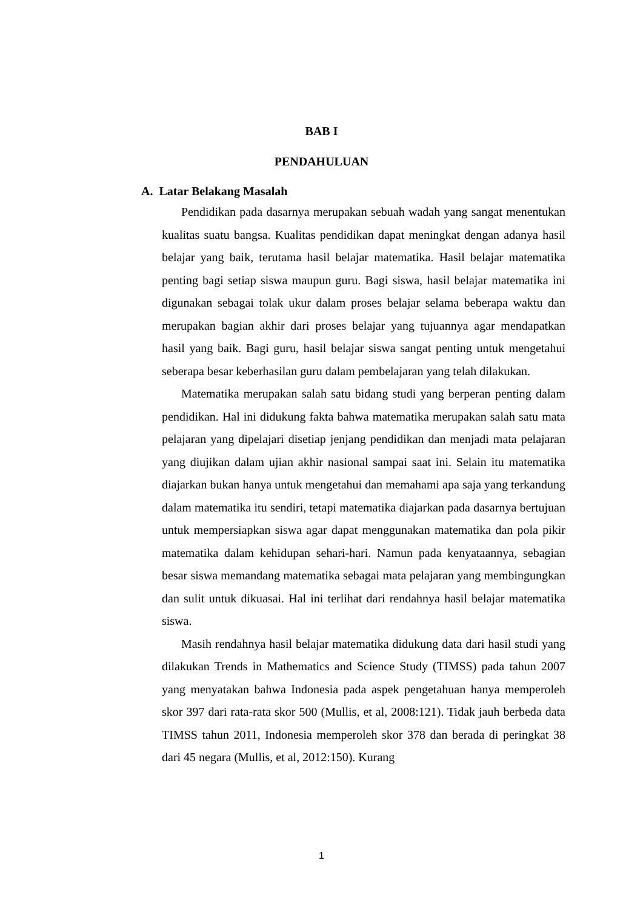BAB I
PENDAHULUAN
A. Latar Belakang Masalah
Pendidikan pada dasarnya merupakan sebuah wadah yang sangat menentukan kualitas suatu bangsa. Kualitas pendidikan dapat meningkat dengan adanya hasil belajar yang baik, terutama hasil belajar matematika. Hasil belajar matematika penting bagi setiap siswa maupun guru. Bagi siswa, hasil belajar matematika ini digunakan sebagai tolak ukur dalam proses belajar selama beberapa waktu dan merupakan bagian akhir dari proses belajar yang tujuannya agar mendapatkan hasil yang baik. Bagi guru, hasil belajar siswa sangat penting untuk mengetahui seberapa besar keberhasilan guru dalam pembelajaran yang telah dilakukan.
Matematika merupakan salah satu bidang studi yang berperan penting dalam pendidikan. Hal ini didukung fakta bahwa matematika merupakan salah satu mata pelajaran yang dipelajari disetiap jenjang pendidikan dan menjadi mata pelajaran yang diujikan dalam ujian akhir nasional sampai saat ini. Selain itu matematika diajarkan bukan hanya untuk mengetahui dan memahami apa saja yang terkandung dalam matematika itu sendiri, tetapi matematika diajarkan pada dasarnya bertujuan untuk mempersiapkan siswa agar dapat menggunakan matematika dan pola pikir matematika dalam kehidupan sehari-hari. Namun pada kenyataannya, sebagian besar siswa memandang matematika sebagai mata pelajaran yang membingungkan dan sulit untuk dikuasai. Hal ini terlihat dari rendahnya hasil belajar matematika siswa.
Masih rendahnya hasil belajar matematika didukung data dari hasil studi yang dilakukan Trends in Mathematics and Science Study (TIMSS) pada tahun 2007 yang menyatakan bahwa Indonesia pada aspek pengetahuan hanya memperoleh skor 397 dari rata-rata skor 500 (Mullis, et al, 2008:121). Tidak jauh berbeda data TIMSS tahun 2011, Indonesia memperoleh skor 378 dan berada di peringkat 38 dari 45 negara (Mullis, et al, 2012:150). Kurang
1